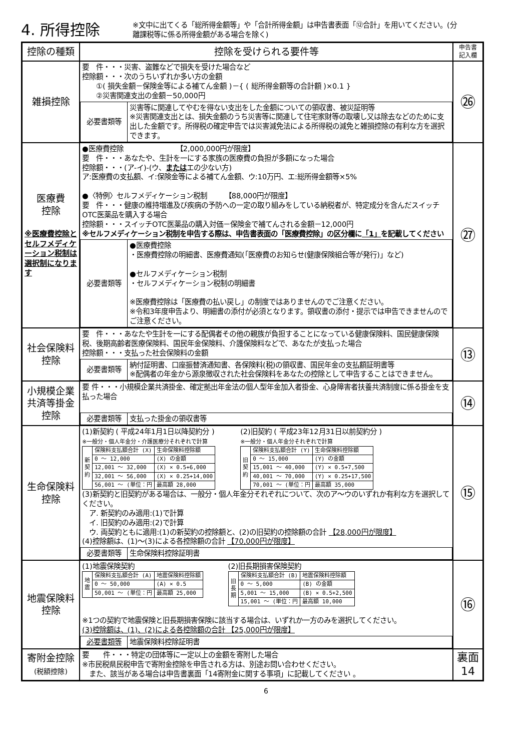4. 所得控除
※文中に出てくる「総所得金額等」や「合計所得金額」は申告書表面「⑫合計」を用いてください。(分離課税等に係る所得金額がある場合を除く)
| 控除の種類 | 控除を受けられる要件等 | 申告書 記入欄 |
| --- | --- | --- |
| 雑損控除 | 要 件・・・災害、盗難などで損失を受けた場合など 控除額・・・次のうちいずれか多い方の金額 ①( 損失金額－保険金等による補てん金額 )－{ ( 総所得金額等の合計額 )×0.1 } ②災害関連支出の金額－50,000円 / 必要書類等 / 災害等に関連してやむを得ない支出をした金額についての領収書、被災証明等 ※災害関連支出とは、損失金額のうち災害等に関連して住宅家財等の取壊し又は除去などのために支出した金額です。所得税の確定申告では災害減免法による所得税の減免と雑損控除の有利な方を選択できます。 / | ㉖ |
| 医療費 控除 ※医療費控除とセルフメディケーション税制は選択制になります | ●医療費控除 【2,000,000円が限度】 要 件・・・あなたや、生計を一にする家族の医療費の負担が多額になった場合 控除額・・・(ア-イ)-(ウ、 または エの少ない方) ア:医療費の支払額、イ:保険金等による補てん金額、ウ:10万円、エ:総所得金額等×5% ●〈特例〉セルフメディケーション税制 【88,000円が限度】 要 件・・・健康の維持増進及び疾病の予防への一定の取り組みをしている納税者が、特定成分を含んだスイッチOTC医薬品を購入する場合 控除額・・・スイッチOTC医薬品の購入対価－保険金で補てんされる金額－12,000円 ※セルフメディケーション税制を申告する際は、申告書表面の「医療費控除」の区分欄に 「1」 を記載してください / 必要書類等 / ●医療費控除 ・医療費控除の明細書、医療費通知(「医療費のお知らせ(健康保険組合等が発行)」など) ●セルフメディケーション税制 ・セルフメディケーション税制の明細書 ※医療費控除は「医療費の払い戻し」の制度ではありませんのでご注意ください。 ※令和3年度申告より、明細書の添付が必須となります。領収書の添付・提示では申告できませんのでご注意ください。 / | ㉗ |
| 社会保険料 控除 | 要 件・・・あなたや生計を一にする配偶者その他の親族が負担することになっている健康保険料、国民健康保険税、後期高齢者医療保険料、国民年金保険料、介護保険料などで、あなたが支払った場合 控除額・・・支払った社会保険料の金額 / 必要書類等 / 納付証明書、口座振替済通知書、各保険料(税)の領収書、国民年金の支払額証明書等 ※配偶者の年金から源泉徴収された社会保険料をあなたの控除として申告することはできません。 / | ⑬ |
| 小規模企業 共済等掛金 控除 | 要 件・・・小規模企業共済掛金、確定拠出年金法の個人型年金加入者掛金、心身障害者扶養共済制度に係る掛金を支払った場合 / 必要書類等 / 支払った掛金の領収書等 / | ⑭ |
| 生命保険料 控除 | (1)新契約 ( 平成24年1月1日以降契約分 ) ※一般分・個人年金分・介護医療分それぞれで計算 / 新 契 約 / 保険料支払額合計 (X) / 生命保険料控除額 / / / 0 ～ 12,000 / (X) の金額 / / / 12,001 ～ 32,000 / (X) × 0.5+6,000 / / / 32,001 ～ 56,000 / (X) × 0.25+14,000 / / / 56,001 ～ (単位：円 / 最高額 28,000 / (2)旧契約 ( 平成23年12月31日以前契約分 ) ※一般分・個人年金分それぞれで計算 / 旧 契 約 / 保険料支払額合計 (Y) / 生命保険料控除額 / / / 0 ～ 15,000 / (Y) の金額 / / / 15,001 ～ 40,000 / (Y) × 0.5+7,500 / / / 40,001 ～ 70,000 / (Y) × 0.25+17,500 / / / 70,001 ～ (単位：円 / 最高額 35,000 / (3)新契約と旧契約がある場合は、一般分・個人年金分それぞれについて、次のア～ウのいずれか有利な方を選択してください。 ア. 新契約のみ適用:(1)で計算 イ. 旧契約のみ適用:(2)で計算 ウ. 両契約ともに適用:(1)の新契約の控除額と、(2)の旧契約の控除額の合計 【28,000円が限度】 (4)控除額は、(1)～(3)による各控除額の合計 【70,000円が限度】 / 必要書類等 / 生命保険料控除証明書 / | ⑮ |
| 地震保険料 控除 | (1)地震保険契約 / 地 震 / 保険料支払額合計 (A) / 地震保険料控除額 / / / 0 ～ 50,000 / (A) × 0.5 / / / 50,001 ～ (単位：円 / 最高額 25,000 / (2)旧長期損害保険契約 / 旧 長 期 / 保険料支払額合計 (B) / 地震保険料控除額 / / / 0 ～ 5,000 / (B) の金額 / / / 5,001 ～ 15,000 / (B) × 0.5+2,500 / / / 15,001 ～ (単位：円 / 最高額 10,000 / ※1つの契約で地震保険と旧長期損害保険に該当する場合は、いずれか一方のみを選択してください。 (3)控除額は、(1)、(2)による各控除額の合計 【25,000円が限度】 / 必要書類等 / 地震保険料控除証明書 / | ⑯ |
| 寄附金控除 (税額控除) | 要 件・・・特定の団体等に一定以上の金額を寄附した場合 ※市民税県民税申告で寄附金控除を申告される方は、別途お問い合わせください。 また、該当がある場合は申告書裏面「14寄附金に関する事項」に記載してください 。 | 裏面 14 |
6